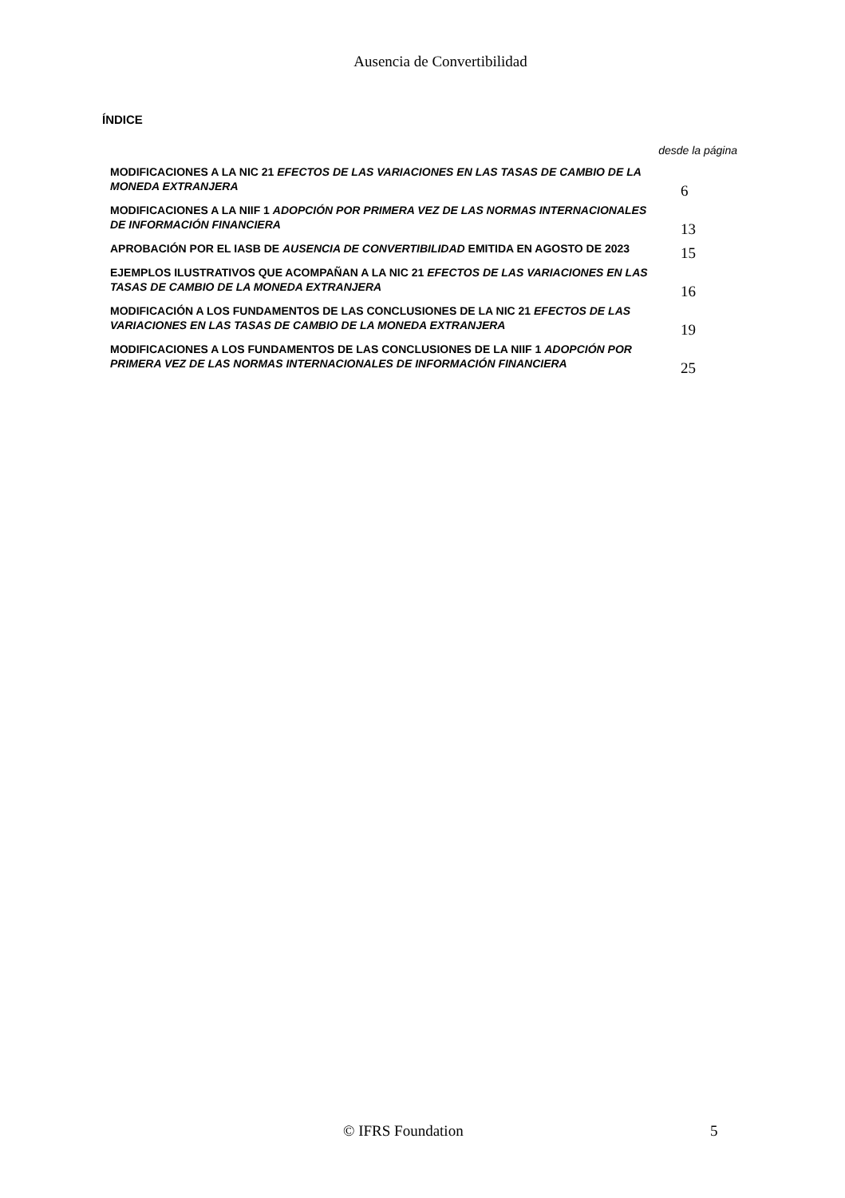Ausencia de Convertibilidad
ÍNDICE
desde la página
| MODIFICACIONES A LA NIC 21 EFECTOS DE LAS VARIACIONES EN LAS TASAS DE CAMBIO DE LA MONEDA EXTRANJERA | 6 |
| MODIFICACIONES A LA NIIF 1 ADOPCIÓN POR PRIMERA VEZ DE LAS NORMAS INTERNACIONALES DE INFORMACIÓN FINANCIERA | 13 |
| APROBACIÓN POR EL IASB DE AUSENCIA DE CONVERTIBILIDAD EMITIDA EN AGOSTO DE 2023 | 15 |
| EJEMPLOS ILUSTRATIVOS QUE ACOMPAÑAN A LA NIC 21 EFECTOS DE LAS VARIACIONES EN LAS TASAS DE CAMBIO DE LA MONEDA EXTRANJERA | 16 |
| MODIFICACIÓN A LOS FUNDAMENTOS DE LAS CONCLUSIONES DE LA NIC 21 EFECTOS DE LAS VARIACIONES EN LAS TASAS DE CAMBIO DE LA MONEDA EXTRANJERA | 19 |
| MODIFICACIONES A LOS FUNDAMENTOS DE LAS CONCLUSIONES DE LA NIIF 1 ADOPCIÓN POR PRIMERA VEZ DE LAS NORMAS INTERNACIONALES DE INFORMACIÓN FINANCIERA | 25 |
© IFRS Foundation 5